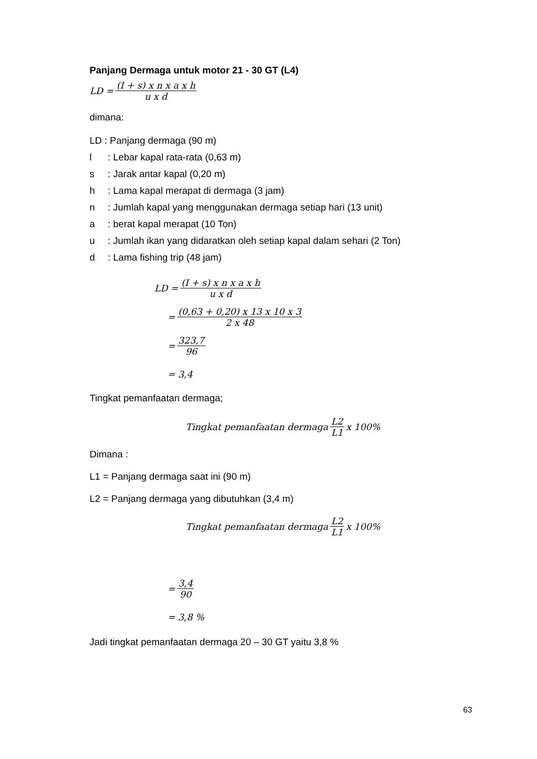Panjang Dermaga untuk motor 21 - 30 GT (L4)
LD = (I + s) x n x a x h u x d
dimana:
LD : Panjang dermaga (90 m)
l: Lebar kapal rata-rata (0,63 m)
s: Jarak antar kapal (0,20 m)
h: Lama kapal merapat di dermaga (3 jam)
n: Jumlah kapal yang menggunakan dermaga setiap hari (13 unit)
a: berat kapal merapat (10 Ton)
u: Jumlah ikan yang didaratkan oleh setiap kapal dalam sehari (2 Ton)
d: Lama fishing trip (48 jam)
LD = (I + s) x n x a x h u x d
= (0,63 + 0,20) x 13 x 10 x 3 2 x 48
= 323,7 96
= 3,4
Tingkat pemanfaatan dermaga;
Tingkat pemanfaatan dermaga L2 L1 x 100%
Dimana :
L1 = Panjang dermaga saat ini (90 m)
L2 = Panjang dermaga yang dibutuhkan (3,4 m)
Tingkat pemanfaatan dermaga L2 L1 x 100%
= 3,4 90
= 3,8 %
Jadi tingkat pemanfaatan dermaga 20 – 30 GT yaitu 3,8 %
63